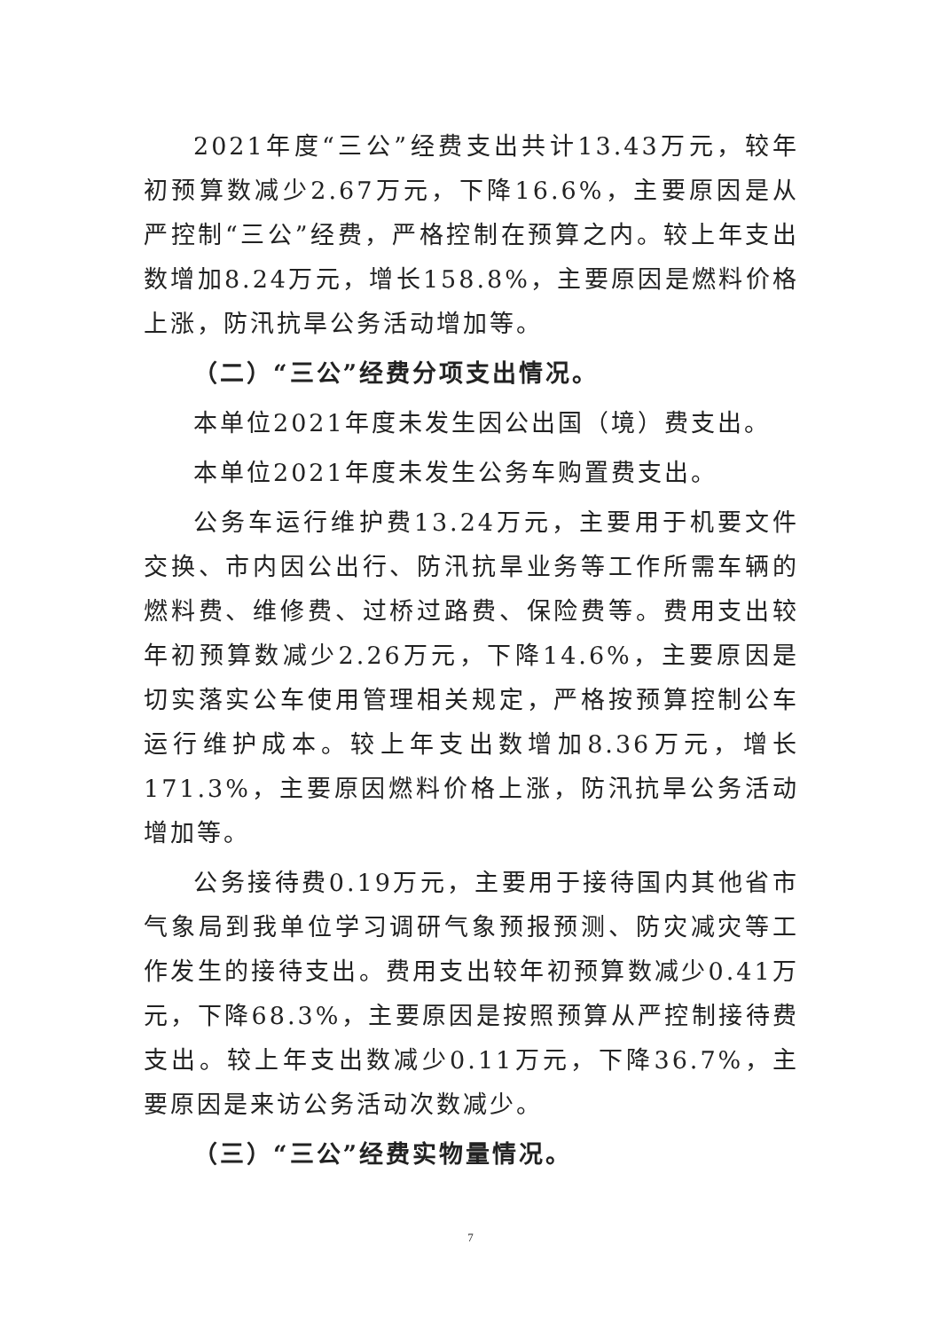2021年度“三公”经费支出共计13.43万元，较年初预算数减少2.67万元，下降16.6%，主要原因是从严控制“三公”经费，严格控制在预算之内。较上年支出数增加8.24万元，增长158.8%，主要原因是燃料价格上涨，防汛抗旱公务活动增加等。
（二）“三公”经费分项支出情况。
本单位2021年度未发生因公出国（境）费支出。
本单位2021年度未发生公务车购置费支出。
公务车运行维护费13.24万元，主要用于机要文件交换、市内因公出行、防汛抗旱业务等工作所需车辆的燃料费、维修费、过桥过路费、保险费等。费用支出较年初预算数减少2.26万元，下降14.6%，主要原因是切实落实公车使用管理相关规定，严格按预算控制公车运行维护成本。较上年支出数增加8.36万元，增长171.3%，主要原因燃料价格上涨，防汛抗旱公务活动增加等。
公务接待费0.19万元，主要用于接待国内其他省市气象局到我单位学习调研气象预报预测、防灾减灾等工作发生的接待支出。费用支出较年初预算数减少0.41万元，下降68.3%，主要原因是按照预算从严控制接待费支出。较上年支出数减少0.11万元，下降36.7%，主要原因是来访公务活动次数减少。
（三）“三公”经费实物量情况。
7